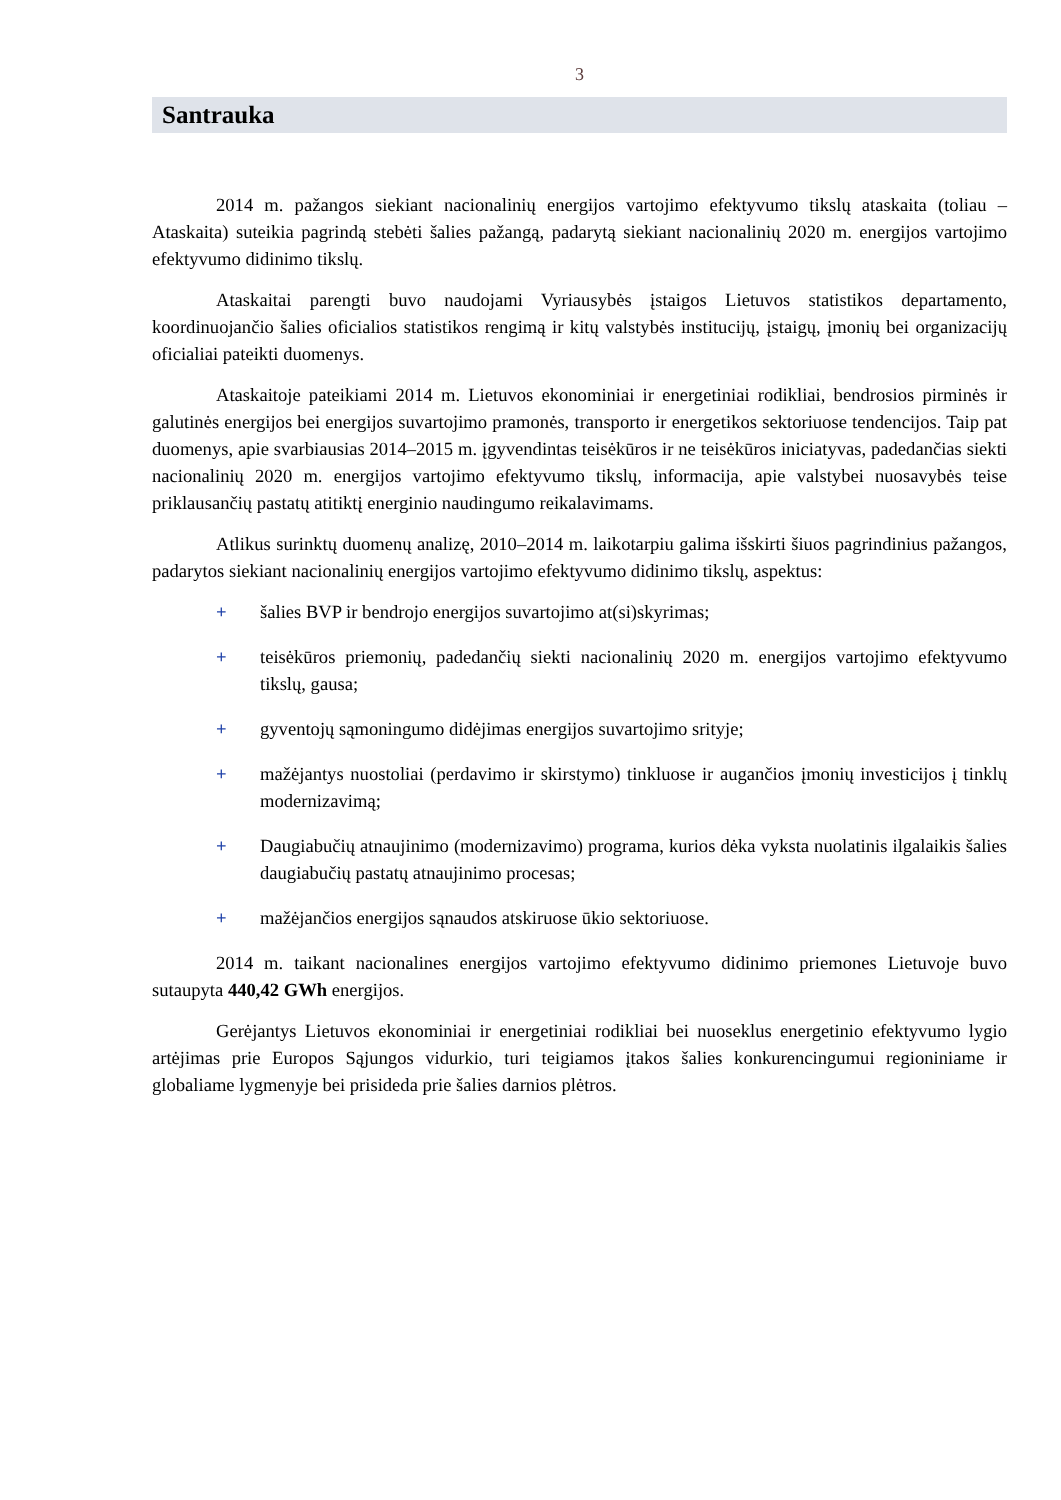3
Santrauka
2014 m. pažangos siekiant nacionalinių energijos vartojimo efektyvumo tikslų ataskaita (toliau – Ataskaita) suteikia pagrindą stebėti šalies pažangą, padarytą siekiant nacionalinių 2020 m. energijos vartojimo efektyvumo didinimo tikslų.
Ataskaitai parengti buvo naudojami Vyriausybės įstaigos Lietuvos statistikos departamento, koordinuojančio šalies oficialios statistikos rengimą ir kitų valstybės institucijų, įstaigų, įmonių bei organizacijų oficialiai pateikti duomenys.
Ataskaitoje pateikiami 2014 m. Lietuvos ekonominiai ir energetiniai rodikliai, bendrosios pirminės ir galutinės energijos bei energijos suvartojimo pramonės, transporto ir energetikos sektoriuose tendencijos. Taip pat duomenys, apie svarbiausias 2014–2015 m. įgyvendintas teisėkūros ir ne teisėkūros iniciatyvas, padedančias siekti nacionalinių 2020 m. energijos vartojimo efektyvumo tikslų, informacija, apie valstybei nuosavybės teise priklausančių pastatų atitiktį energinio naudingumo reikalavimams.
Atlikus surinktų duomenų analizę, 2010–2014 m. laikotarpiu galima išskirti šiuos pagrindinius pažangos, padarytos siekiant nacionalinių energijos vartojimo efektyvumo didinimo tikslų, aspektus:
+ šalies BVP ir bendrojo energijos suvartojimo at(si)skyrimas;
+ teisėkūros priemonių, padedančių siekti nacionalinių 2020 m. energijos vartojimo efektyvumo tikslų, gausa;
+ gyventojų sąmoningumo didėjimas energijos suvartojimo srityje;
+ mažėjantys nuostoliai (perdavimo ir skirstymo) tinkluose ir augančios įmonių investicijos į tinklų modernizavimą;
+ Daugiabučių atnaujinimo (modernizavimo) programa, kurios dėka vyksta nuolatinis ilgalaikis šalies daugiabučių pastatų atnaujinimo procesas;
+ mažėjančios energijos sąnaudos atskiruose ūkio sektoriuose.
2014 m. taikant nacionalines energijos vartojimo efektyvumo didinimo priemones Lietuvoje buvo sutaupyta 440,42 GWh energijos.
Gerėjantys Lietuvos ekonominiai ir energetiniai rodikliai bei nuoseklus energetinio efektyvumo lygio artėjimas prie Europos Sąjungos vidurkio, turi teigiamos įtakos šalies konkurencingumui regioniniame ir globaliame lygmenyje bei prisideda prie šalies darnios plėtros.